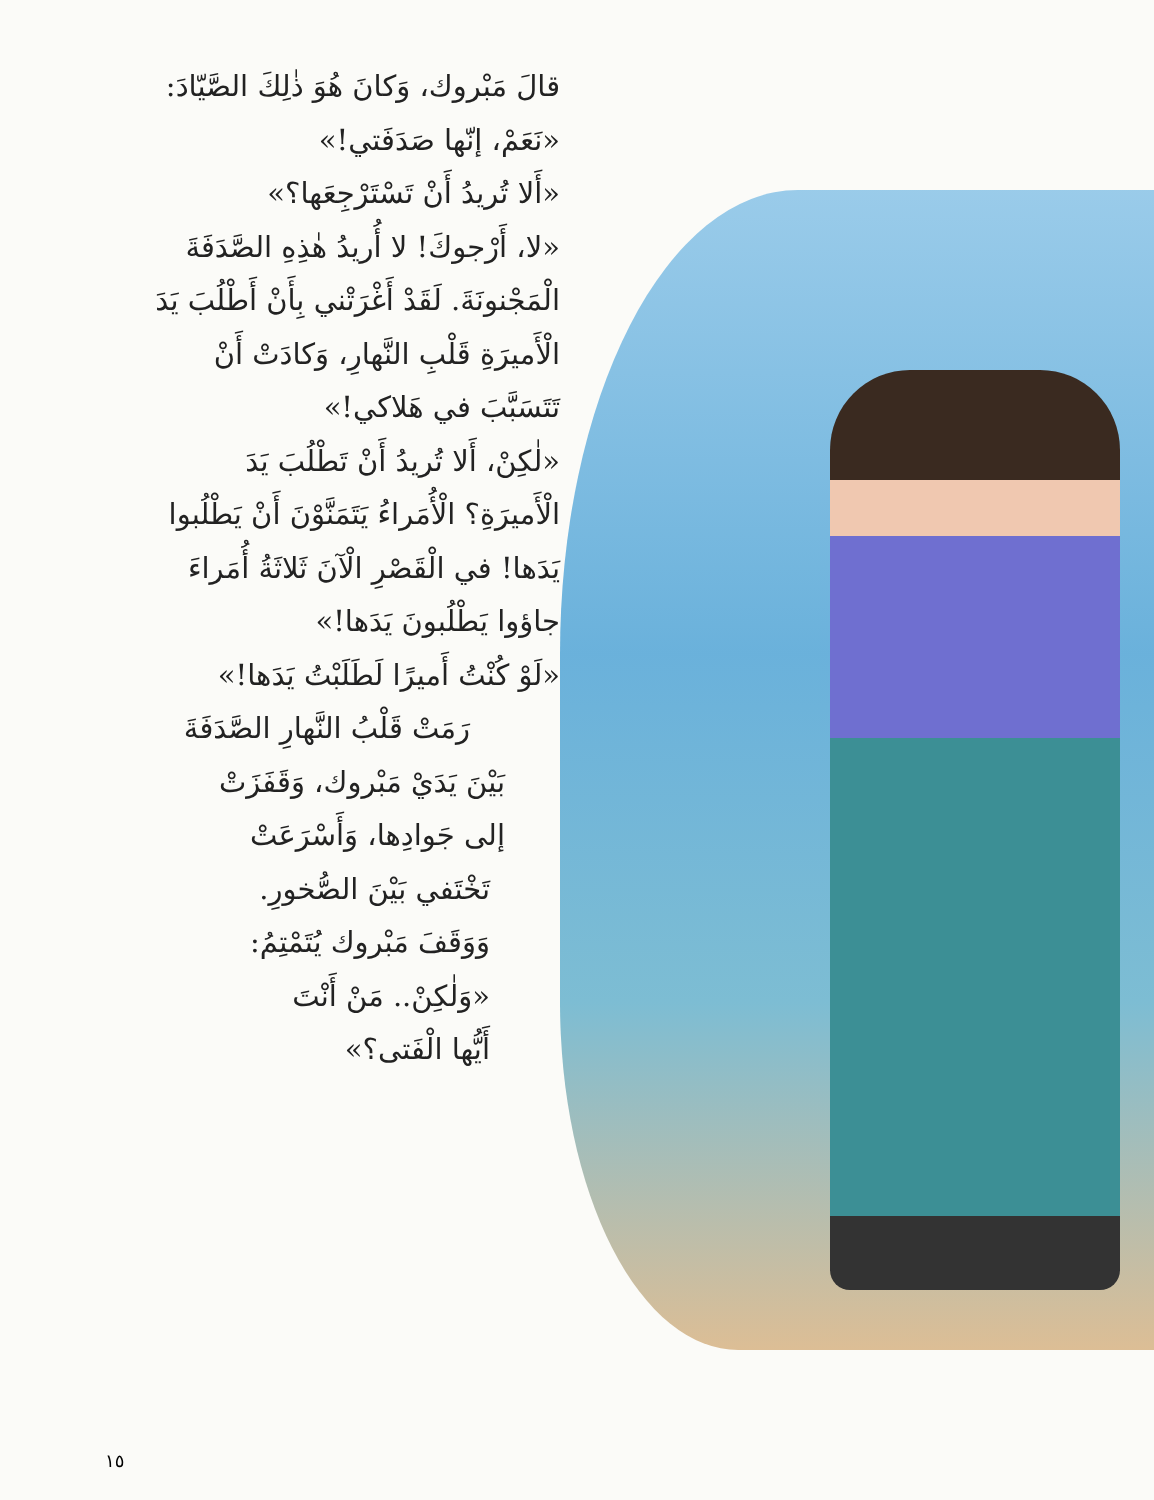قالَ مَبْروك، وَكانَ هُوَ ذٰلِكَ الصَّيّادَ:
«نَعَمْ، إنّها صَدَفَتي!»
«أَلا تُريدُ أَنْ تَسْتَرْجِعَها؟»
«لا، أَرْجوكَ! لا أُريدُ هٰذِهِ الصَّدَفَةَ
الْمَجْنونَةَ. لَقَدْ أَغْرَتْني بِأَنْ أَطْلُبَ يَدَ
الْأَميرَةِ قَلْبِ النَّهارِ، وَكادَتْ أَنْ
تَتَسَبَّبَ في هَلاكي!»
«لٰكِنْ، أَلا تُريدُ أَنْ تَطْلُبَ يَدَ
الْأَميرَةِ؟ الْأُمَراءُ يَتَمَنَّوْنَ أَنْ يَطْلُبوا
يَدَها! في الْقَصْرِ الْآنَ ثَلاثَةُ أُمَراءَ
جاؤوا يَطْلُبونَ يَدَها!»
«لَوْ كُنْتُ أَميرًا لَطَلَبْتُ يَدَها!»
رَمَتْ قَلْبُ النَّهارِ الصَّدَفَةَ
بَيْنَ يَدَيْ مَبْروك، وَقَفَزَتْ
إلى جَوادِها، وَأَسْرَعَتْ
تَخْتَفي بَيْنَ الصُّخورِ.
وَوَقَفَ مَبْروك يُتَمْتِمُ:
«وَلٰكِنْ.. مَنْ أَنْتَ
أَيُّها الْفَتى؟»
١٥